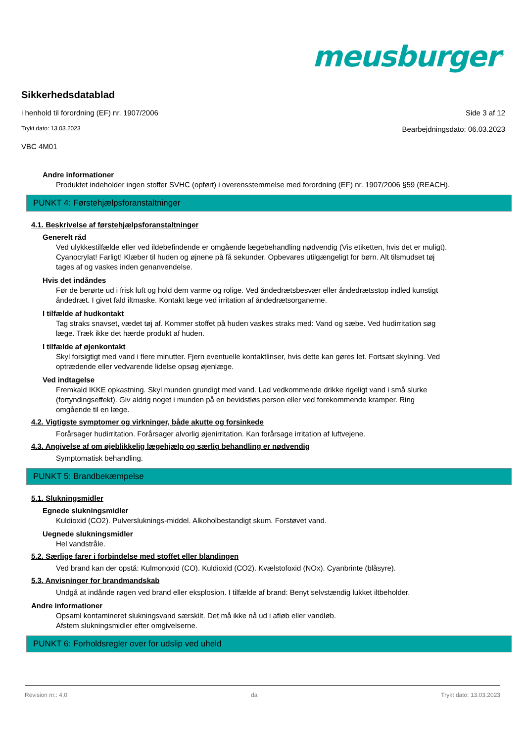meusburger<sup>®</sup>
Sikkerhedsdatablad
i henhold til forordning (EF) nr. 1907/2006 Side 3 af 12
Trykt dato: 13.03.2023 Bearbejdningsdato: 06.03.2023
VBC 4M01
Andre informationer
Produktet indeholder ingen stoffer SVHC (opført) i overensstemmelse med forordning (EF) nr. 1907/2006 §59 (REACH).
PUNKT 4: Førstehjælpsforanstaltninger
4.1. Beskrivelse af førstehjælpsforanstaltninger
Generelt råd
Ved ulykkestilfælde eller ved ildebefindende er omgående lægebehandling nødvendig (Vis etiketten, hvis det er muligt).
Cyanocrylat! Farligt! Klæber til huden og øjnene på få sekunder. Opbevares utilgængeligt for børn. Alt tilsmudset tøj tages af og vaskes inden genanvendelse.
Hvis det indåndes
Før de berørte ud i frisk luft og hold dem varme og rolige. Ved åndedrætsbesvær eller åndedrætsstop indled kunstigt åndedræt. I givet fald iltmaske. Kontakt læge ved irritation af åndedrætsorganerne.
I tilfælde af hudkontakt
Tag straks snavset, vædet tøj af. Kommer stoffet på huden vaskes straks med: Vand og sæbe. Ved hudirritation søg læge. Træk ikke det hærde produkt af huden.
I tilfælde af øjenkontakt
Skyl forsigtigt med vand i flere minutter. Fjern eventuelle kontaktlinser, hvis dette kan gøres let. Fortsæt skylning. Ved optrædende eller vedvarende lidelse opsøg øjenlæge.
Ved indtagelse
Fremkald IKKE opkastning. Skyl munden grundigt med vand. Lad vedkommende drikke rigeligt vand i små slurke (fortyndingseffekt). Giv aldrig noget i munden på en bevidstløs person eller ved forekommende kramper. Ring omgående til en læge.
4.2. Vigtigste symptomer og virkninger, både akutte og forsinkede
Forårsager hudirritation. Forårsager alvorlig øjenirritation. Kan forårsage irritation af luftvejene.
4.3. Angivelse af om øjeblikkelig lægehjælp og særlig behandling er nødvendig
Symptomatisk behandling.
PUNKT 5: Brandbekæmpelse
5.1. Slukningsmidler
Egnede slukningsmidler
Kuldioxid (CO2). Pulversluknings-middel. Alkoholbestandigt skum. Forstøvet vand.
Uegnede slukningsmidler
Hel vandstråle.
5.2. Særlige farer i forbindelse med stoffet eller blandingen
Ved brand kan der opstå: Kulmonoxid (CO). Kuldioxid (CO2). Kvælstofoxid (NOx). Cyanbrinte (blåsyre).
5.3. Anvisninger for brandmandskab
Undgå at indånde røgen ved brand eller eksplosion. I tilfælde af brand: Benyt selvstændig lukket iltbeholder.
Andre informationer
Opsaml kontamineret slukningsvand særskilt. Det må ikke nå ud i afløb eller vandløb.
Afstem slukningsmidler efter omgivelserne.
PUNKT 6: Forholdsregler over for udslip ved uheld
Revision nr.: 4,0 da Trykt dato: 13.03.2023